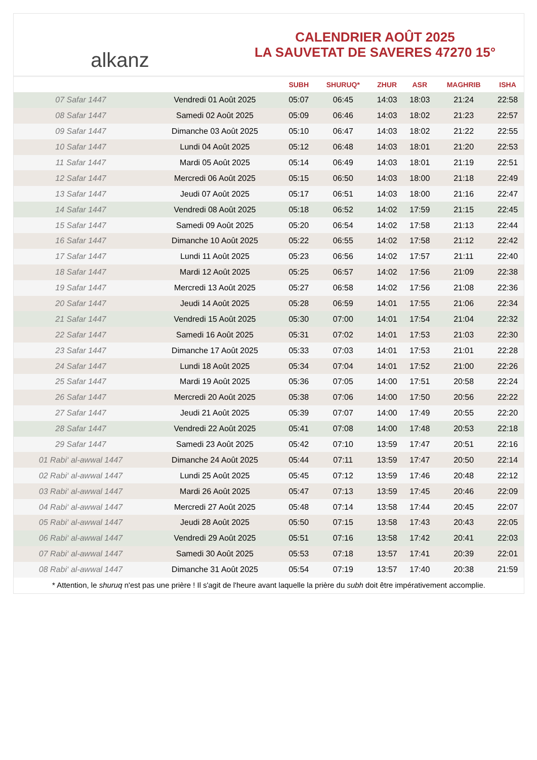alkanz
CALENDRIER AOÛT 2025
LA SAUVETAT DE SAVERES 47270 15°
| | | SUBH | SHURUQ* | ZHUR | ASR | MAGHRIB | ISHA |
| --- | --- | --- | --- | --- | --- | --- | --- |
| 07 Safar 1447 | Vendredi 01 Août 2025 | 05:07 | 06:45 | 14:03 | 18:03 | 21:24 | 22:58 |
| 08 Safar 1447 | Samedi 02 Août 2025 | 05:09 | 06:46 | 14:03 | 18:02 | 21:23 | 22:57 |
| 09 Safar 1447 | Dimanche 03 Août 2025 | 05:10 | 06:47 | 14:03 | 18:02 | 21:22 | 22:55 |
| 10 Safar 1447 | Lundi 04 Août 2025 | 05:12 | 06:48 | 14:03 | 18:01 | 21:20 | 22:53 |
| 11 Safar 1447 | Mardi 05 Août 2025 | 05:14 | 06:49 | 14:03 | 18:01 | 21:19 | 22:51 |
| 12 Safar 1447 | Mercredi 06 Août 2025 | 05:15 | 06:50 | 14:03 | 18:00 | 21:18 | 22:49 |
| 13 Safar 1447 | Jeudi 07 Août 2025 | 05:17 | 06:51 | 14:03 | 18:00 | 21:16 | 22:47 |
| 14 Safar 1447 | Vendredi 08 Août 2025 | 05:18 | 06:52 | 14:02 | 17:59 | 21:15 | 22:45 |
| 15 Safar 1447 | Samedi 09 Août 2025 | 05:20 | 06:54 | 14:02 | 17:58 | 21:13 | 22:44 |
| 16 Safar 1447 | Dimanche 10 Août 2025 | 05:22 | 06:55 | 14:02 | 17:58 | 21:12 | 22:42 |
| 17 Safar 1447 | Lundi 11 Août 2025 | 05:23 | 06:56 | 14:02 | 17:57 | 21:11 | 22:40 |
| 18 Safar 1447 | Mardi 12 Août 2025 | 05:25 | 06:57 | 14:02 | 17:56 | 21:09 | 22:38 |
| 19 Safar 1447 | Mercredi 13 Août 2025 | 05:27 | 06:58 | 14:02 | 17:56 | 21:08 | 22:36 |
| 20 Safar 1447 | Jeudi 14 Août 2025 | 05:28 | 06:59 | 14:01 | 17:55 | 21:06 | 22:34 |
| 21 Safar 1447 | Vendredi 15 Août 2025 | 05:30 | 07:00 | 14:01 | 17:54 | 21:04 | 22:32 |
| 22 Safar 1447 | Samedi 16 Août 2025 | 05:31 | 07:02 | 14:01 | 17:53 | 21:03 | 22:30 |
| 23 Safar 1447 | Dimanche 17 Août 2025 | 05:33 | 07:03 | 14:01 | 17:53 | 21:01 | 22:28 |
| 24 Safar 1447 | Lundi 18 Août 2025 | 05:34 | 07:04 | 14:01 | 17:52 | 21:00 | 22:26 |
| 25 Safar 1447 | Mardi 19 Août 2025 | 05:36 | 07:05 | 14:00 | 17:51 | 20:58 | 22:24 |
| 26 Safar 1447 | Mercredi 20 Août 2025 | 05:38 | 07:06 | 14:00 | 17:50 | 20:56 | 22:22 |
| 27 Safar 1447 | Jeudi 21 Août 2025 | 05:39 | 07:07 | 14:00 | 17:49 | 20:55 | 22:20 |
| 28 Safar 1447 | Vendredi 22 Août 2025 | 05:41 | 07:08 | 14:00 | 17:48 | 20:53 | 22:18 |
| 29 Safar 1447 | Samedi 23 Août 2025 | 05:42 | 07:10 | 13:59 | 17:47 | 20:51 | 22:16 |
| 01 Rabi‘ al-awwal 1447 | Dimanche 24 Août 2025 | 05:44 | 07:11 | 13:59 | 17:47 | 20:50 | 22:14 |
| 02 Rabi‘ al-awwal 1447 | Lundi 25 Août 2025 | 05:45 | 07:12 | 13:59 | 17:46 | 20:48 | 22:12 |
| 03 Rabi‘ al-awwal 1447 | Mardi 26 Août 2025 | 05:47 | 07:13 | 13:59 | 17:45 | 20:46 | 22:09 |
| 04 Rabi‘ al-awwal 1447 | Mercredi 27 Août 2025 | 05:48 | 07:14 | 13:58 | 17:44 | 20:45 | 22:07 |
| 05 Rabi‘ al-awwal 1447 | Jeudi 28 Août 2025 | 05:50 | 07:15 | 13:58 | 17:43 | 20:43 | 22:05 |
| 06 Rabi‘ al-awwal 1447 | Vendredi 29 Août 2025 | 05:51 | 07:16 | 13:58 | 17:42 | 20:41 | 22:03 |
| 07 Rabi‘ al-awwal 1447 | Samedi 30 Août 2025 | 05:53 | 07:18 | 13:57 | 17:41 | 20:39 | 22:01 |
| 08 Rabi‘ al-awwal 1447 | Dimanche 31 Août 2025 | 05:54 | 07:19 | 13:57 | 17:40 | 20:38 | 21:59 |
* Attention, le shuruq n'est pas une prière ! Il s'agit de l'heure avant laquelle la prière du subh doit être impérativement accomplie.